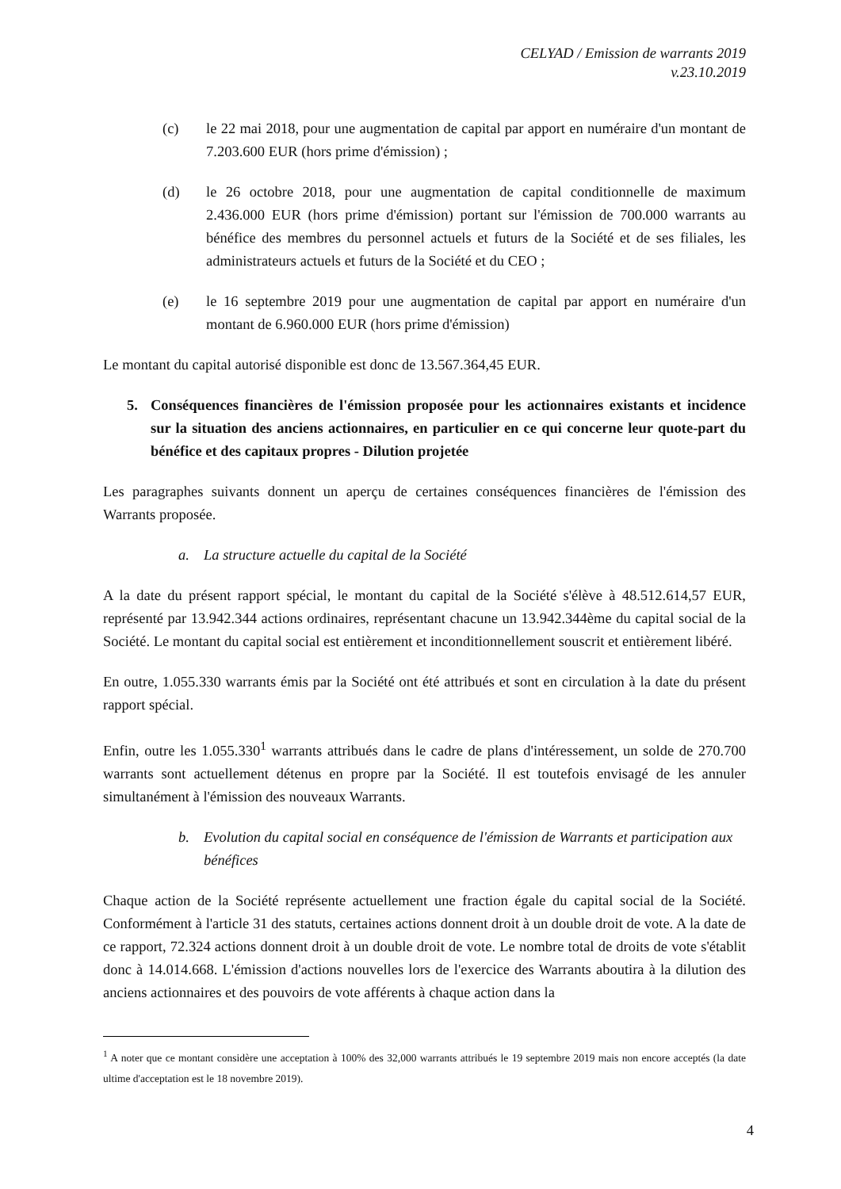CELYAD / Emission de warrants 2019
v.23.10.2019
(c) le 22 mai 2018, pour une augmentation de capital par apport en numéraire d'un montant de 7.203.600 EUR (hors prime d'émission) ;
(d) le 26 octobre 2018, pour une augmentation de capital conditionnelle de maximum 2.436.000 EUR (hors prime d'émission) portant sur l'émission de 700.000 warrants au bénéfice des membres du personnel actuels et futurs de la Société et de ses filiales, les administrateurs actuels et futurs de la Société et du CEO ;
(e) le 16 septembre 2019 pour une augmentation de capital par apport en numéraire d'un montant de 6.960.000 EUR (hors prime d'émission)
Le montant du capital autorisé disponible est donc de 13.567.364,45 EUR.
5. Conséquences financières de l'émission proposée pour les actionnaires existants et incidence sur la situation des anciens actionnaires, en particulier en ce qui concerne leur quote-part du bénéfice et des capitaux propres - Dilution projetée
Les paragraphes suivants donnent un aperçu de certaines conséquences financières de l'émission des Warrants proposée.
a. La structure actuelle du capital de la Société
A la date du présent rapport spécial, le montant du capital de la Société s'élève à 48.512.614,57 EUR, représenté par 13.942.344 actions ordinaires, représentant chacune un 13.942.344ème du capital social de la Société. Le montant du capital social est entièrement et inconditionnellement souscrit et entièrement libéré.
En outre, 1.055.330 warrants émis par la Société ont été attribués et sont en circulation à la date du présent rapport spécial.
Enfin, outre les 1.055.330<sup>1</sup> warrants attribués dans le cadre de plans d'intéressement, un solde de 270.700 warrants sont actuellement détenus en propre par la Société. Il est toutefois envisagé de les annuler simultanément à l'émission des nouveaux Warrants.
b. Evolution du capital social en conséquence de l'émission de Warrants et participation aux bénéfices
Chaque action de la Société représente actuellement une fraction égale du capital social de la Société. Conformément à l'article 31 des statuts, certaines actions donnent droit à un double droit de vote. A la date de ce rapport, 72.324 actions donnent droit à un double droit de vote. Le nombre total de droits de vote s'établit donc à 14.014.668. L'émission d'actions nouvelles lors de l'exercice des Warrants aboutira à la dilution des anciens actionnaires et des pouvoirs de vote afférents à chaque action dans la
<sup>1</sup> A noter que ce montant considère une acceptation à 100% des 32,000 warrants attribués le 19 septembre 2019 mais non encore acceptés (la date ultime d'acceptation est le 18 novembre 2019).
4